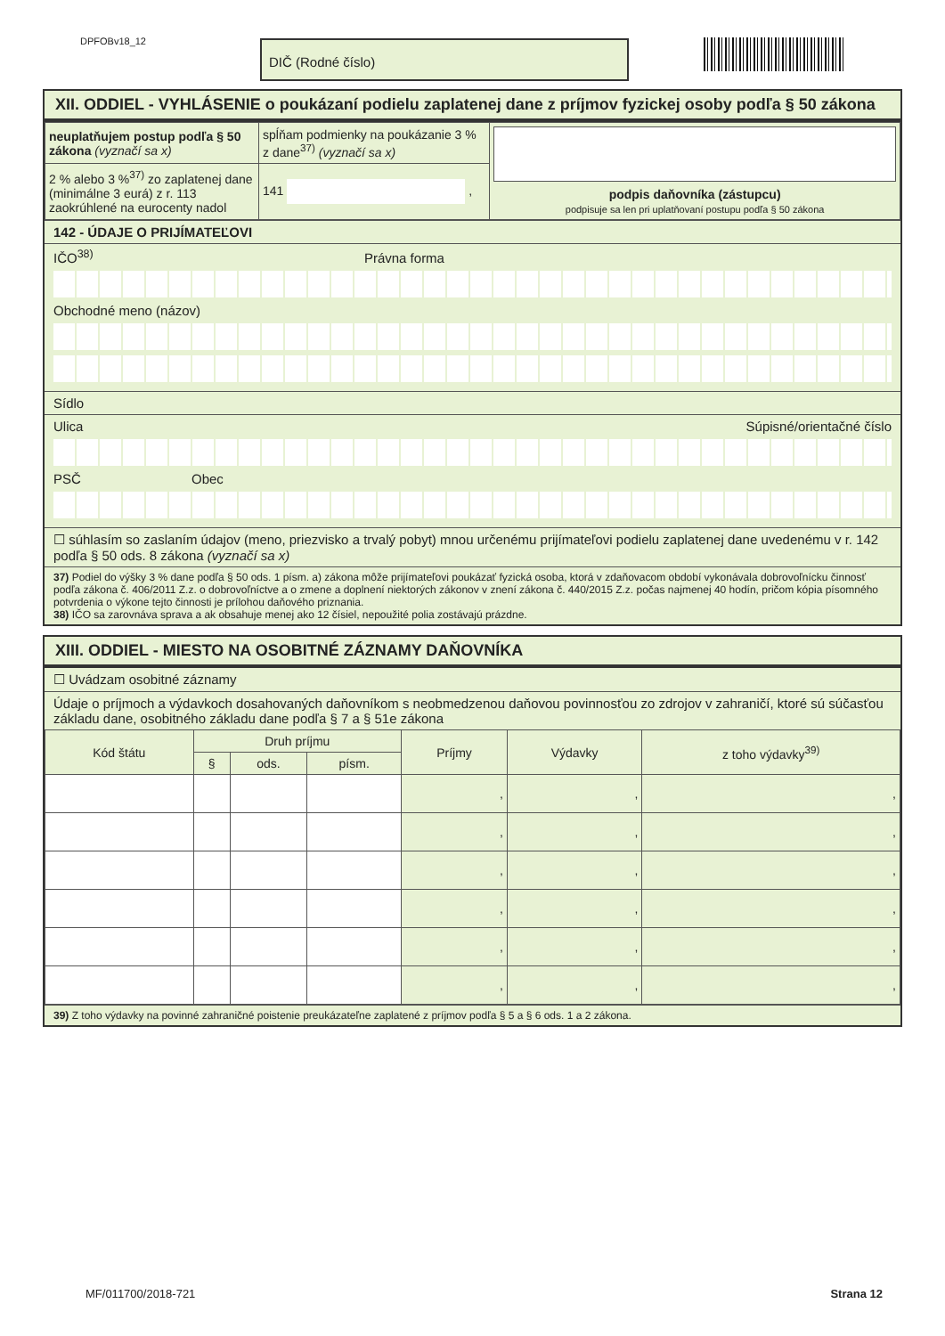DPFOBv18_12 DIČ (Rodné číslo)
XII. ODDIEL - VYHLÁSENIE o poukázaní podielu zaplatenej dane z príjmov fyzickej osoby podľa § 50 zákona
| neuplatňujem postup podľa § 50 zákona (vyznačí sa x) | spĺňam podmienky na poukázanie 3 % z dane<sup>37)</sup> (vyznačí sa x) | podpis daňovníka (zástupcu) podpisuje sa len pri uplatňovaní postupu podľa § 50 zákona |
| 2 % alebo 3 %<sup>37)</sup> zo zaplatenej dane (minimálne 3 eurá) z r. 113 zaokrúhlené na eurocenty nadol | 141 , | |
142 - ÚDAJE O PRIJÍMATEĽOVI
IČO<sup>38)</sup> Právna forma
Obchodné meno (názov)
Sídlo
Ulica Súpisné/orientačné číslo
PSČ Obec
☐ súhlasím so zaslaním údajov (meno, priezvisko a trvalý pobyt) mnou určenému prijímateľovi podielu zaplatenej dane uvedenému v r. 142 podľa § 50 ods. 8 zákona (vyznačí sa x)
37) Podiel do výšky 3 % dane podľa § 50 ods. 1 písm. a) zákona môže prijímateľovi poukázať fyzická osoba, ktorá v zdaňovacom období vykonávala dobrovoľnícku činnosť podľa zákona č. 406/2011 Z.z. o dobrovoľníctve a o zmene a doplnení niektorých zákonov v znení zákona č. 440/2015 Z.z. počas najmenej 40 hodín, pričom kópia písomného potvrdenia o výkone tejto činnosti je prílohou daňového priznania.
38) IČO sa zarovnáva sprava a ak obsahuje menej ako 12 čísiel, nepoužité polia zostávajú prázdne.
XIII. ODDIEL - MIESTO NA OSOBITNÉ ZÁZNAMY DAŇOVNÍKA
☐ Uvádzam osobitné záznamy
Údaje o príjmoch a výdavkoch dosahovaných daňovníkom s neobmedzenou daňovou povinnosťou zo zdrojov v zahraničí, ktoré sú súčasťou základu dane, osobitného základu dane podľa § 7 a § 51e zákona
| Kód štátu | Druh príjmu | | | Príjmy | Výdavky | z toho výdavky<sup>39)</sup> |
| --- | --- | --- | --- | --- | --- | --- |
| | § | ods. | písm. | | | |
| | | | | , | , | , |
| | | | | , | , | , |
| | | | | , | , | , |
| | | | | , | , | , |
| | | | | , | , | , |
| | | | | , | , | , |
39) Z toho výdavky na povinné zahraničné poistenie preukázateľne zaplatené z príjmov podľa § 5 a § 6 ods. 1 a 2 zákona.
MF/011700/2018-721 Strana 12